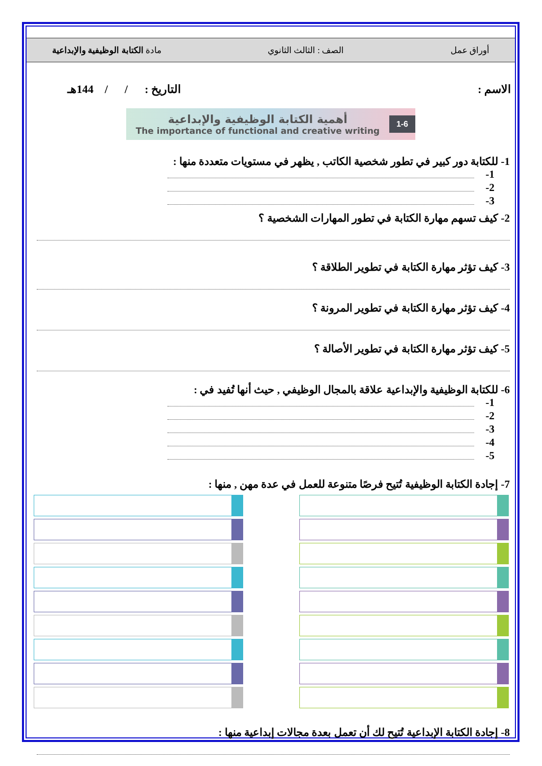أوراق عمل الصف : الثالث الثانوي مادة الكتابة الوظيفية والإبداعية
الاسم : التاريخ : / / 144هـ
1-6
أهمية الكتابة الوظيفية والإبداعية
The importance of functional and creative writing
1- للكتابة دور كبير في تطور شخصية الكاتب , يظهر في مستويات متعددة منها :
1-
2-
3-
2- كيف تسهم مهارة الكتابة في تطور المهارات الشخصية ؟
3- كيف تؤثر مهارة الكتابة في تطوير الطلاقة ؟
4- كيف تؤثر مهارة الكتابة في تطوير المرونة ؟
5- كيف تؤثر مهارة الكتابة في تطوير الأصالة ؟
6- للكتابة الوظيفية والإبداعية علاقة بالمجال الوظيفي , حيث أنها تُفيد في :
1-
2-
3-
4-
5-
7- إجادة الكتابة الوظيفية تُتيح فرصًا متنوعة للعمل في عدة مهن , منها :
8- إجادة الكتابة الإبداعية تُتيح لك أن تعمل بعدة مجالات إبداعية منها :